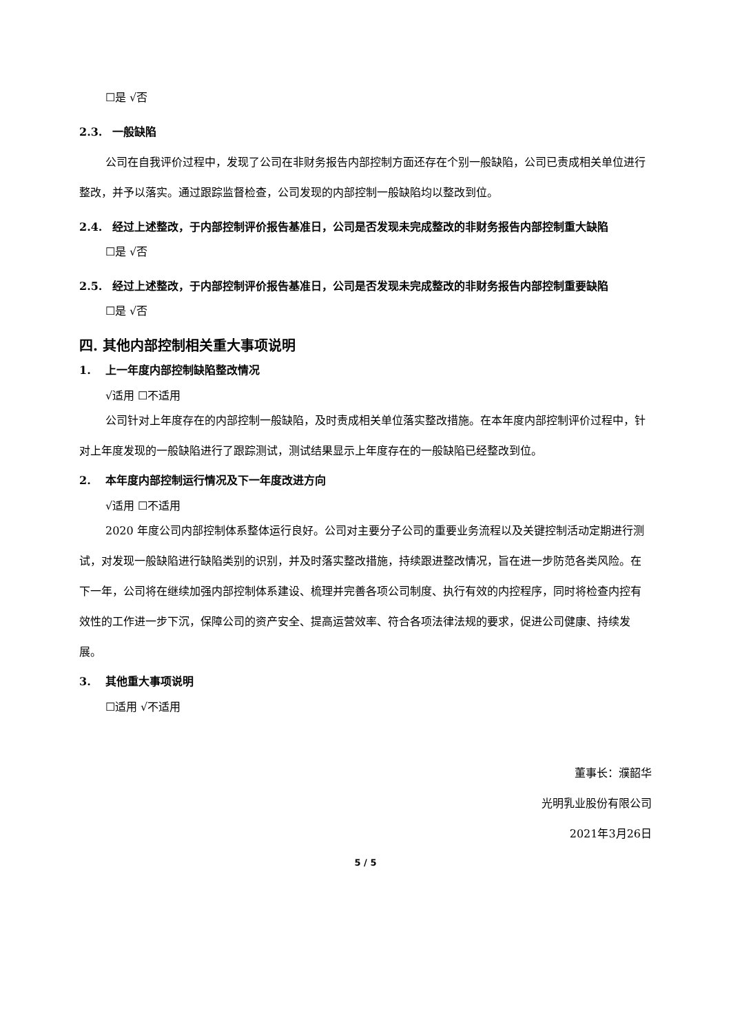☐是 √否
2.3. 一般缺陷
公司在自我评价过程中，发现了公司在非财务报告内部控制方面还存在个别一般缺陷，公司已责成相关单位进行整改，并予以落实。通过跟踪监督检查，公司发现的内部控制一般缺陷均以整改到位。
2.4. 经过上述整改，于内部控制评价报告基准日，公司是否发现未完成整改的非财务报告内部控制重大缺陷
☐是 √否
2.5. 经过上述整改，于内部控制评价报告基准日，公司是否发现未完成整改的非财务报告内部控制重要缺陷
☐是 √否
四. 其他内部控制相关重大事项说明
1. 上一年度内部控制缺陷整改情况
√适用 ☐不适用
公司针对上年度存在的内部控制一般缺陷，及时责成相关单位落实整改措施。在本年度内部控制评价过程中，针对上年度发现的一般缺陷进行了跟踪测试，测试结果显示上年度存在的一般缺陷已经整改到位。
2. 本年度内部控制运行情况及下一年度改进方向
√适用 ☐不适用
2020 年度公司内部控制体系整体运行良好。公司对主要分子公司的重要业务流程以及关键控制活动定期进行测试，对发现一般缺陷进行缺陷类别的识别，并及时落实整改措施，持续跟进整改情况，旨在进一步防范各类风险。在下一年，公司将在继续加强内部控制体系建设、梳理并完善各项公司制度、执行有效的内控程序，同时将检查内控有效性的工作进一步下沉，保障公司的资产安全、提高运营效率、符合各项法律法规的要求，促进公司健康、持续发展。
3. 其他重大事项说明
☐适用 √不适用
董事长：濮韶华
光明乳业股份有限公司
2021年3月26日
5 / 5